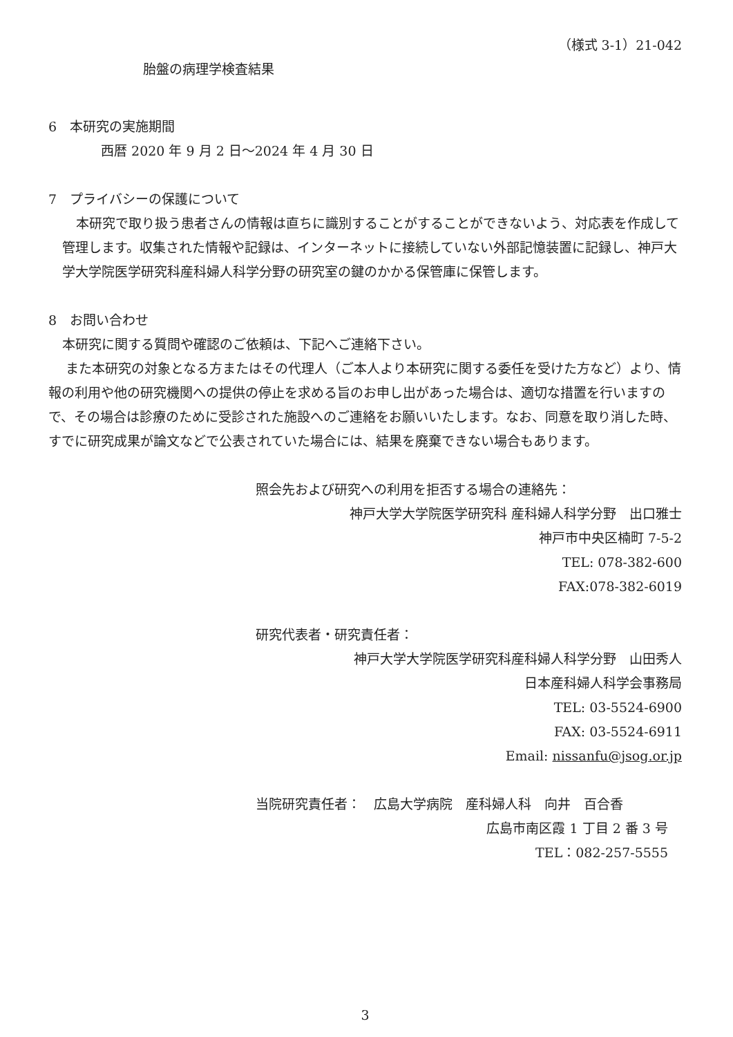（様式 3-1）21-042
胎盤の病理学検査結果
6　本研究の実施期間
西暦 2020 年 9 月 2 日～2024 年 4 月 30 日
7　プライバシーの保護について
本研究で取り扱う患者さんの情報は直ちに識別することがすることができないよう、対応表を作成して管理します。収集された情報や記録は、インターネットに接続していない外部記憶装置に記録し、神戸大学大学院医学研究科産科婦人科学分野の研究室の鍵のかかる保管庫に保管します。
8　お問い合わせ
本研究に関する質問や確認のご依頼は、下記へご連絡下さい。
また本研究の対象となる方またはその代理人（ご本人より本研究に関する委任を受けた方など）より、情報の利用や他の研究機関への提供の停止を求める旨のお申し出があった場合は、適切な措置を行いますので、その場合は診療のために受診された施設へのご連絡をお願いいたします。なお、同意を取り消した時、すでに研究成果が論文などで公表されていた場合には、結果を廃棄できない場合もあります。
照会先および研究への利用を拒否する場合の連絡先：
神戸大学大学院医学研究科 産科婦人科学分野　出口雅士
神戸市中央区楠町 7-5-2
TEL: 078-382-600
FAX:078-382-6019
研究代表者・研究責任者：
神戸大学大学院医学研究科産科婦人科学分野　山田秀人
日本産科婦人科学会事務局
TEL: 03-5524-6900
FAX: 03-5524-6911
Email: nissanfu@jsog.or.jp
当院研究責任者：　広島大学病院　産科婦人科　向井　百合香
広島市南区霞 1 丁目 2 番 3 号
TEL：082-257-5555
3